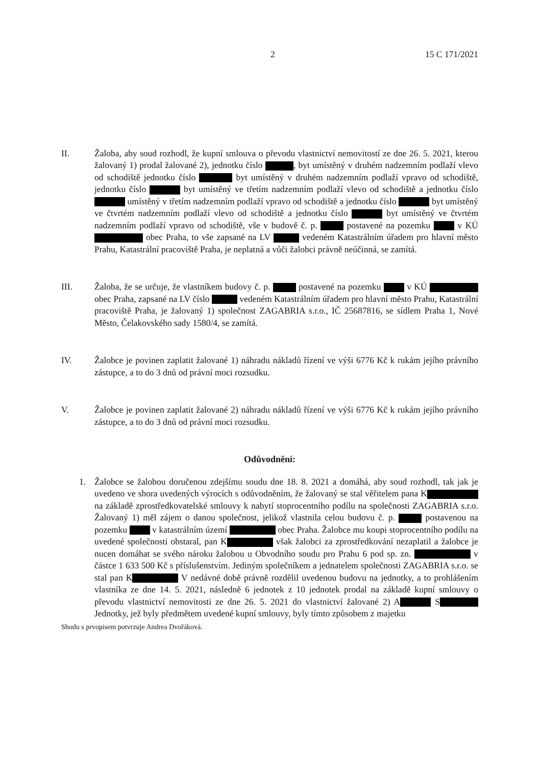2 15 C 171/2021
II. Žaloba, aby soud rozhodl, že kupní smlouva o převodu vlastnictví nemovitostí ze dne 26. 5. 2021, kterou žalovaný 1) prodal žalované 2), jednotku číslo , byt umístěný v druhém nadzemním podlaží vlevo od schodiště jednotku číslo byt umístěný v druhém nadzemním podlaží vpravo od schodiště, jednotku číslo byt umístěný ve třetím nadzemním podlaží vlevo od schodiště a jednotku číslo umístěný v třetím nadzemním podlaží vpravo od schodiště a jednotku číslo byt umístěný ve čtvrtém nadzemním podlaží vlevo od schodiště a jednotku číslo byt umístěný ve čtvrtém nadzemním podlaží vpravo od schodiště, vše v budově č. p. postavené na pozemku v KÚ obec Praha, to vše zapsané na LV vedeném Katastrálním úřadem pro hlavní město Prahu, Katastrální pracoviště Praha, je neplatná a vůči žalobci právně neúčinná, se zamítá.
III. Žaloba, že se určuje, že vlastníkem budovy č. p. postavené na pozemku v KÚ obec Praha, zapsané na LV číslo vedeném Katastrálním úřadem pro hlavní město Prahu, Katastrální pracoviště Praha, je žalovaný 1) společnost ZAGABRIA s.r.o., IČ 25687816, se sídlem Praha 1, Nové Město, Čelakovského sady 1580/4, se zamítá.
IV. Žalobce je povinen zaplatit žalované 1) náhradu nákladů řízení ve výši 6776 Kč k rukám jejího právního zástupce, a to do 3 dnů od právní moci rozsudku.
V. Žalobce je povinen zaplatit žalované 2) náhradu nákladů řízení ve výši 6776 Kč k rukám jejího právního zástupce, a to do 3 dnů od právní moci rozsudku.
Odůvodnění:
1. Žalobce se žalobou doručenou zdejšímu soudu dne 18. 8. 2021 a domáhá, aby soud rozhodl, tak jak je uvedeno ve shora uvedených výrocích s odůvodněním, že žalovaný se stal věřitelem pana K na základě zprostředkovatelské smlouvy k nabytí stoprocentního podílu na společnosti ZAGABRIA s.r.o. Žalovaný 1) měl zájem o danou společnost, jelikož vlastnila celou budovu č. p. postavenou na pozemku v katastrálním území obec Praha. Žalobce mu koupi stoprocentního podílu na uvedené společnosti obstaral, pan K však žalobci za zprostředkování nezaplatil a žalobce je nucen domáhat se svého nároku žalobou u Obvodního soudu pro Prahu 6 pod sp. zn. v částce 1 633 500 Kč s příslušenstvím. Jediným společníkem a jednatelem společnosti ZAGABRIA s.r.o. se stal pan K V nedávné době právně rozdělil uvedenou budovu na jednotky, a to prohlášením vlastníka ze dne 14. 5. 2021, následně 6 jednotek z 10 jednotek prodal na základě kupní smlouvy o převodu vlastnictví nemovitosti ze dne 26. 5. 2021 do vlastnictví žalované 2) A S Jednotky, jež byly předmětem uvedené kupní smlouvy, byly tímto způsobem z majetku
Shodu s prvopisem potvrzuje Andrea Dvořáková.